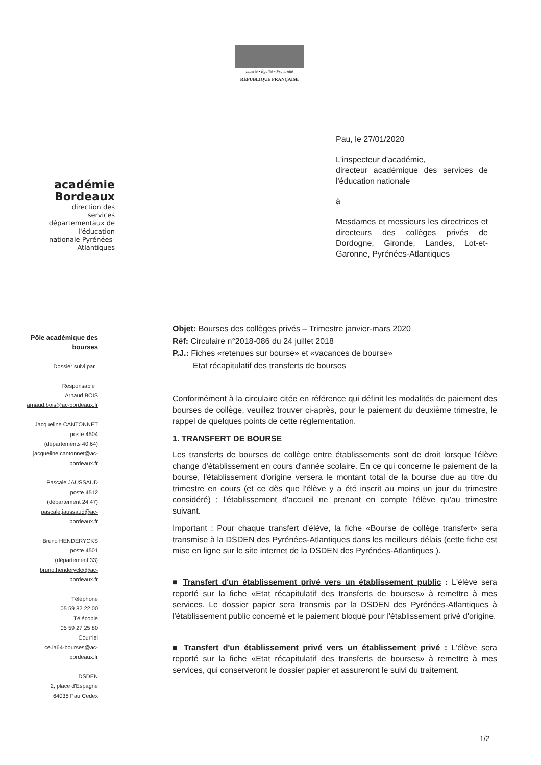Liberté • Égalité • Fraternité
RÉPUBLIQUE FRANÇAISE
académie
Bordeaux
direction des services départementaux de l'éducation nationale Pyrénées-Atlantiques
Pau, le 27/01/2020
L'inspecteur d'académie,
directeur académique des services de l'éducation nationale
à
Mesdames et messieurs les directrices et directeurs des collèges privés de Dordogne, Gironde, Landes, Lot-et-Garonne, Pyrénées-Atlantiques
Pôle académique des bourses
Dossier suivi par :
Responsable :
Arnaud BOIS
arnaud.bois@ac-bordeaux.fr
Jacqueline CANTONNET
poste 4504
(départements 40,64)
jacqueline.cantonnet@ac-bordeaux.fr
Pascale JAUSSAUD
poste 4512
(département 24,47)
pascale.jaussaud@ac-bordeaux.fr
Bruno HENDERYCKS
poste 4501
(département 33)
bruno.henderyckx@ac-bordeaux.fr
Téléphone
05 59 82 22 00
Télécopie
05 59 27 25 80
Courriel
ce.ia64-bourses@ac-bordeaux.fr
DSDEN
2, place d'Espagne
64038 Pau Cedex
Objet: Bourses des collèges privés – Trimestre janvier-mars 2020
Réf: Circulaire n°2018-086 du 24 juillet 2018
P.J.: Fiches «retenues sur bourse» et «vacances de bourse»
Etat récapitulatif des transferts de bourses
Conformément à la circulaire citée en référence qui définit les modalités de paiement des bourses de collège, veuillez trouver ci-après, pour le paiement du deuxième trimestre, le rappel de quelques points de cette réglementation.
1. TRANSFERT DE BOURSE
Les transferts de bourses de collège entre établissements sont de droit lorsque l'élève change d'établissement en cours d'année scolaire. En ce qui concerne le paiement de la bourse, l'établissement d'origine versera le montant total de la bourse due au titre du trimestre en cours (et ce dès que l'élève y a été inscrit au moins un jour du trimestre considéré) ; l'établissement d'accueil ne prenant en compte l'élève qu'au trimestre suivant.
Important : Pour chaque transfert d'élève, la fiche «Bourse de collège transfert» sera transmise à la DSDEN des Pyrénées-Atlantiques dans les meilleurs délais (cette fiche est mise en ligne sur le site internet de la DSDEN des Pyrénées-Atlantiques ).
■ Transfert d'un établissement privé vers un établissement public : L'élève sera reporté sur la fiche «Etat récapitulatif des transferts de bourses» à remettre à mes services. Le dossier papier sera transmis par la DSDEN des Pyrénées-Atlantiques à l'établissement public concerné et le paiement bloqué pour l'établissement privé d'origine.
■ Transfert d'un établissement privé vers un établissement privé : L'élève sera reporté sur la fiche «Etat récapitulatif des transferts de bourses» à remettre à mes services, qui conserveront le dossier papier et assureront le suivi du traitement.
1/2